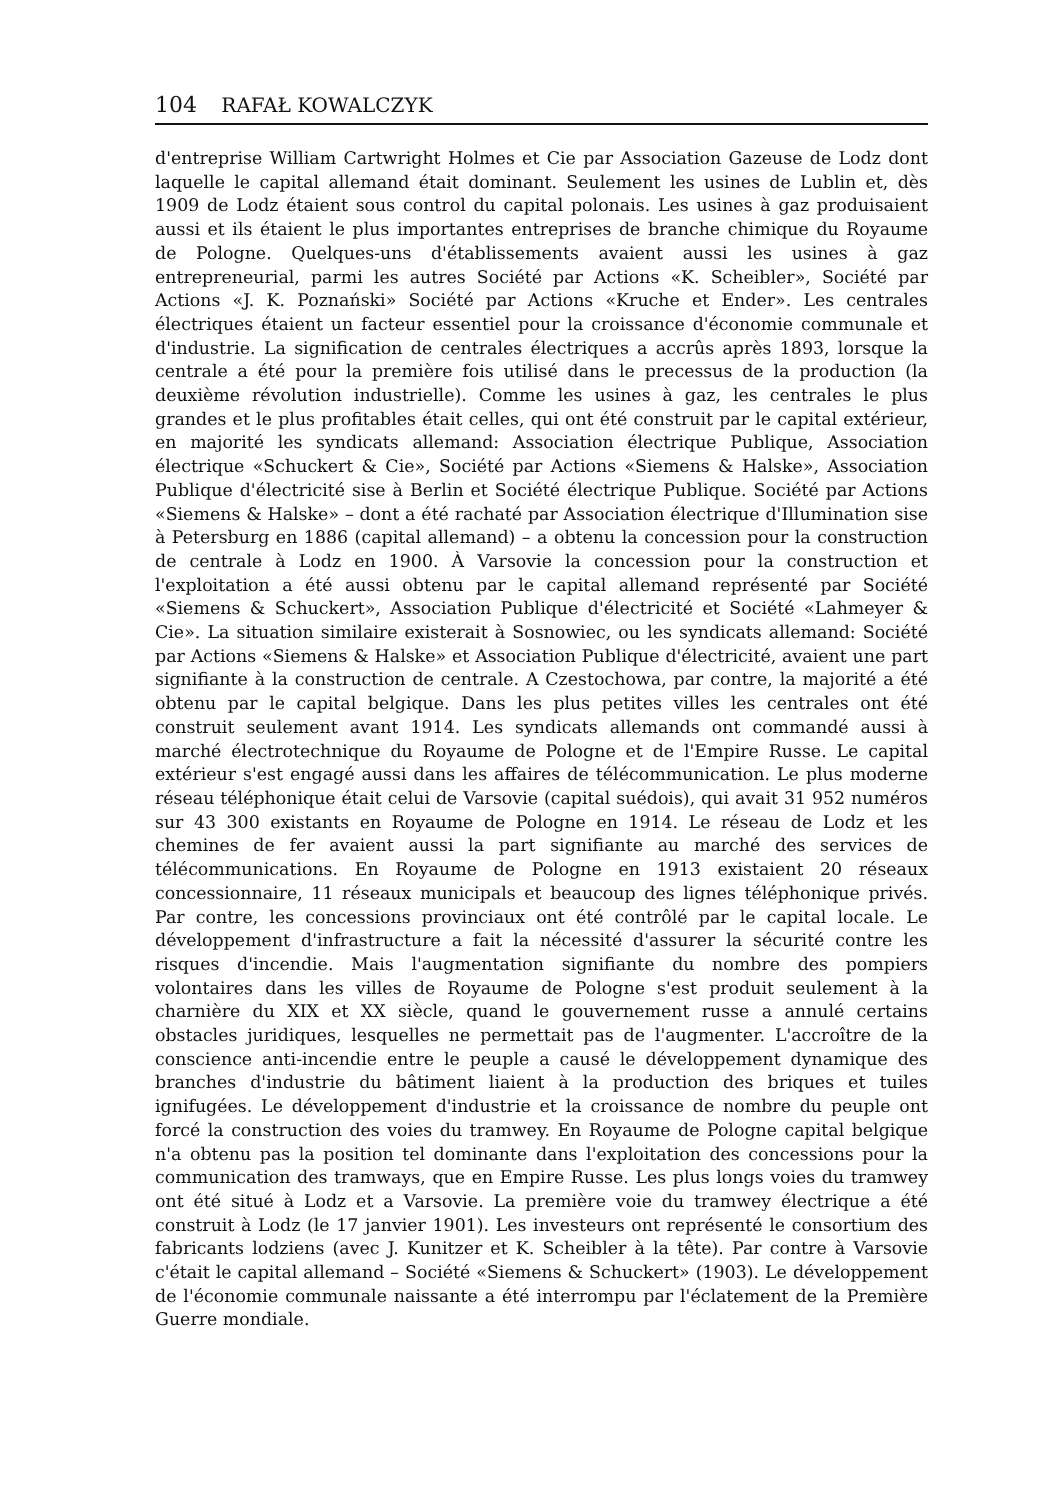104 RAFAŁ KOWALCZYK
d'entreprise William Cartwright Holmes et Cie par Association Gazeuse de Lodz dont laquelle le capital allemand était dominant. Seulement les usines de Lublin et, dès 1909 de Lodz étaient sous control du capital polonais. Les usines à gaz produisaient aussi et ils étaient le plus importantes entreprises de branche chimique du Royaume de Pologne. Quelques-uns d'établissements avaient aussi les usines à gaz entrepreneurial, parmi les autres Société par Actions «K. Scheibler», Société par Actions «J. K. Poznański» Société par Actions «Kruche et Ender». Les centrales électriques étaient un facteur essentiel pour la croissance d'économie communale et d'industrie. La signification de centrales électriques a accrûs après 1893, lorsque la centrale a été pour la première fois utilisé dans le precessus de la production (la deuxième révolution industrielle). Comme les usines à gaz, les centrales le plus grandes et le plus profitables était celles, qui ont été construit par le capital extérieur, en majorité les syndicats allemand: Association électrique Publique, Association électrique «Schuckert & Cie», Société par Actions «Siemens & Halske», Association Publique d'électricité sise à Berlin et Société électrique Publique. Société par Actions «Siemens & Halske» – dont a été rachaté par Association électrique d'Illumination sise à Petersburg en 1886 (capital allemand) – a obtenu la concession pour la construction de centrale à Lodz en 1900. À Varsovie la concession pour la construction et l'exploitation a été aussi obtenu par le capital allemand représenté par Société «Siemens & Schuckert», Association Publique d'électricité et Société «Lahmeyer & Cie». La situation similaire existerait à Sosnowiec, ou les syndicats allemand: Société par Actions «Siemens & Halske» et Association Publique d'électricité, avaient une part signifiante à la construction de centrale. A Czestochowa, par contre, la majorité a été obtenu par le capital belgique. Dans les plus petites villes les centrales ont été construit seulement avant 1914. Les syndicats allemands ont commandé aussi à marché électrotechnique du Royaume de Pologne et de l'Empire Russe. Le capital extérieur s'est engagé aussi dans les affaires de télécommunication. Le plus moderne réseau téléphonique était celui de Varsovie (capital suédois), qui avait 31 952 numéros sur 43 300 existants en Royaume de Pologne en 1914. Le réseau de Lodz et les chemines de fer avaient aussi la part signifiante au marché des services de télécommunications. En Royaume de Pologne en 1913 existaient 20 réseaux concessionnaire, 11 réseaux municipals et beaucoup des lignes téléphonique privés. Par contre, les concessions provinciaux ont été contrôlé par le capital locale. Le développement d'infrastructure a fait la nécessité d'assurer la sécurité contre les risques d'incendie. Mais l'augmentation signifiante du nombre des pompiers volontaires dans les villes de Royaume de Pologne s'est produit seulement à la charnière du XIX et XX siècle, quand le gouvernement russe a annulé certains obstacles juridiques, lesquelles ne permettait pas de l'augmenter. L'accroître de la conscience anti-incendie entre le peuple a causé le développement dynamique des branches d'industrie du bâtiment liaient à la production des briques et tuiles ignifugées. Le développement d'industrie et la croissance de nombre du peuple ont forcé la construction des voies du tramwey. En Royaume de Pologne capital belgique n'a obtenu pas la position tel dominante dans l'exploitation des concessions pour la communication des tramways, que en Empire Russe. Les plus longs voies du tramwey ont été situé à Lodz et a Varsovie. La première voie du tramwey électrique a été construit à Lodz (le 17 janvier 1901). Les investeurs ont représenté le consortium des fabricants lodziens (avec J. Kunitzer et K. Scheibler à la tête). Par contre à Varsovie c'était le capital allemand – Société «Siemens & Schuckert» (1903). Le développement de l'économie communale naissante a été interrompu par l'éclatement de la Première Guerre mondiale.